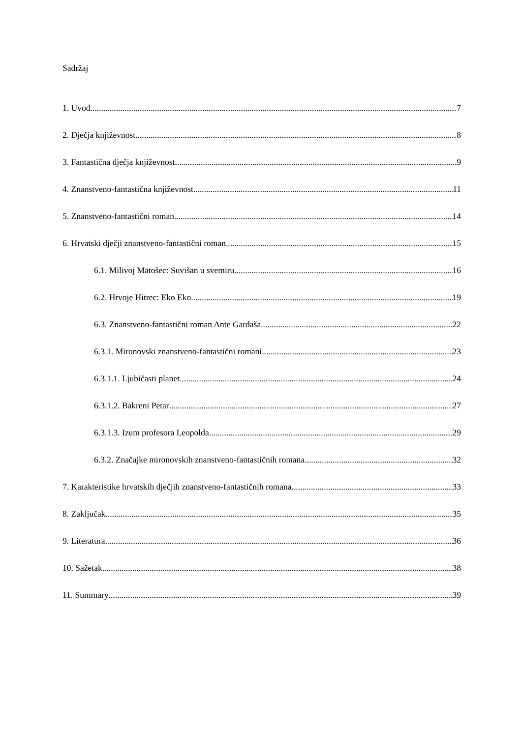Sadržaj
1. Uvod 7
2. Dječja književnost 8
3. Fantastična dječja književnost 9
4. Znanstveno-fantastična književnost 11
5. Znanstveno-fantastični roman 14
6. Hrvatski dječji znanstveno-fantastični roman 15
6.1. Milivoj Matošec: Suvišan u svemiru 16
6.2. Hrvoje Hitrec: Eko Eko 19
6.3. Znanstveno-fantastični roman Ante Gardaša 22
6.3.1. Mironovski znanstveno-fantastični romani 23
6.3.1.1. Ljubičasti planet 24
6.3.1.2. Bakreni Petar 27
6.3.1.3. Izum profesora Leopolda 29
6.3.2. Značajke mironovskih znanstveno-fantastičnih romana 32
7. Karakteristike hrvatskih dječjih znanstveno-fantastičnih romana 33
8. Zaključak 35
9. Literatura 36
10. Sažetak 38
11. Summary 39